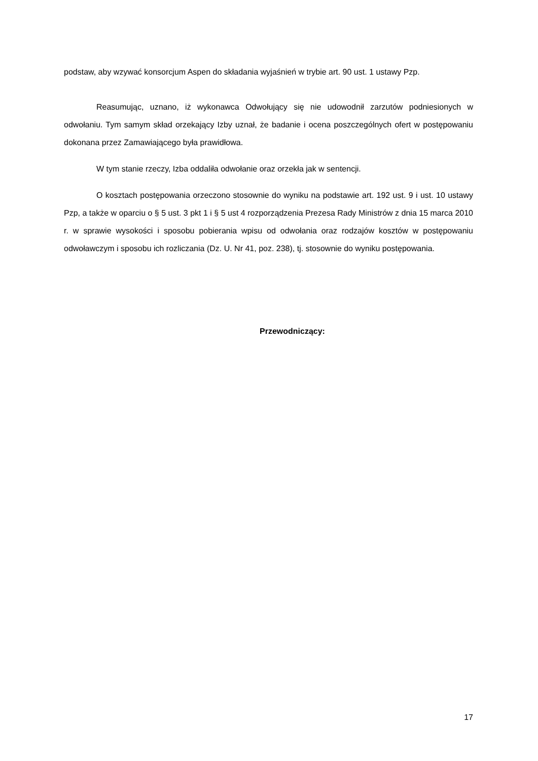podstaw, aby wzywać konsorcjum Aspen do składania wyjaśnień w trybie art. 90 ust. 1 ustawy Pzp.
Reasumując, uznano, iż wykonawca Odwołujący się nie udowodnił zarzutów podniesionych w odwołaniu. Tym samym skład orzekający Izby uznał, że badanie i ocena poszczególnych ofert w postępowaniu dokonana przez Zamawiającego była prawidłowa.
W tym stanie rzeczy, Izba oddaliła odwołanie oraz orzekła jak w sentencji.
O kosztach postępowania orzeczono stosownie do wyniku na podstawie art. 192 ust. 9 i ust. 10 ustawy Pzp, a także w oparciu o § 5 ust. 3 pkt 1 i § 5 ust 4 rozporządzenia Prezesa Rady Ministrów z dnia 15 marca 2010 r. w sprawie wysokości i sposobu pobierania wpisu od odwołania oraz rodzajów kosztów w postępowaniu odwoławczym i sposobu ich rozliczania (Dz. U. Nr 41, poz. 238), tj. stosownie do wyniku postępowania.
Przewodniczący:
17